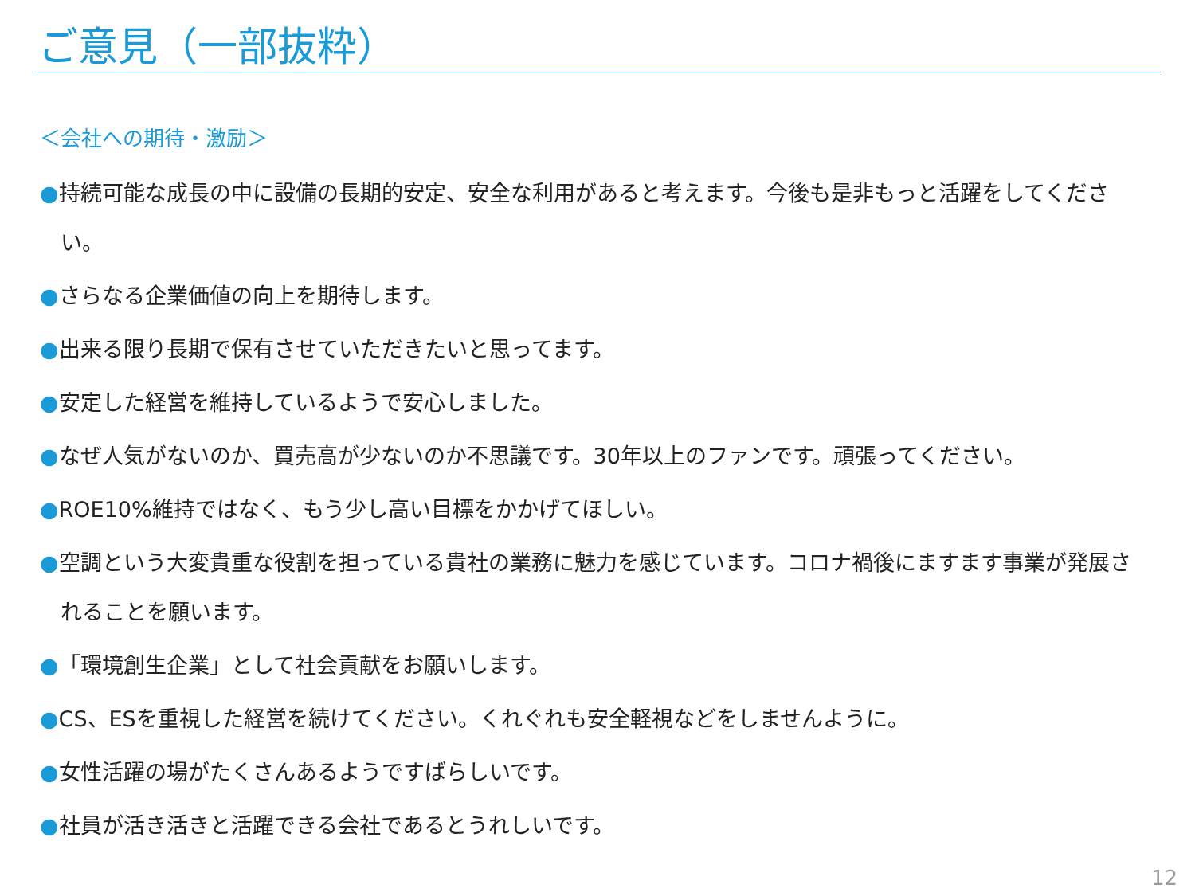ご意見（一部抜粋）
＜会社への期待・激励＞
●持続可能な成長の中に設備の長期的安定、安全な利用があると考えます。今後も是非もっと活躍をしてください。
●さらなる企業価値の向上を期待します。
●出来る限り長期で保有させていただきたいと思ってます。
●安定した経営を維持しているようで安心しました。
●なぜ人気がないのか、買売高が少ないのか不思議です。30年以上のファンです。頑張ってください。
●ROE10%維持ではなく、もう少し高い目標をかかげてほしい。
●空調という大変貴重な役割を担っている貴社の業務に魅力を感じています。コロナ禍後にますます事業が発展されることを願います。
●「環境創生企業」として社会貢献をお願いします。
●CS、ESを重視した経営を続けてください。くれぐれも安全軽視などをしませんように。
●女性活躍の場がたくさんあるようですばらしいです。
●社員が活き活きと活躍できる会社であるとうれしいです。
12